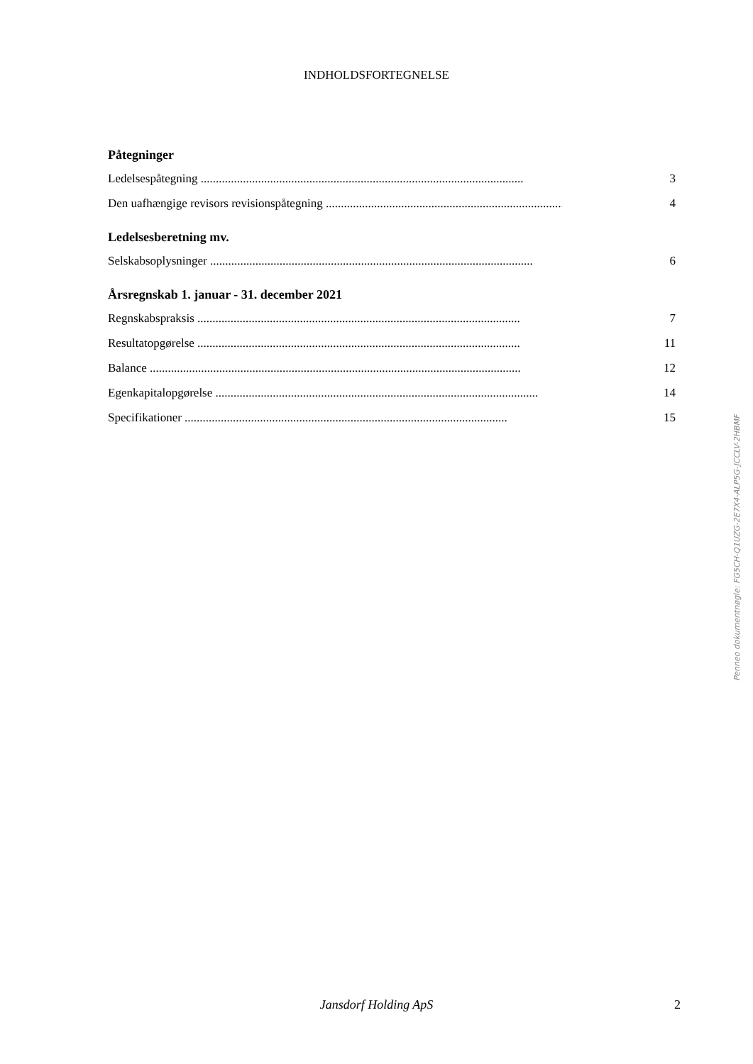INDHOLDSFORTEGNELSE
Påtegninger
Ledelsespåtegning ........................................................................................................... 3
Den uafhængige revisors revisionspåtegning ............................................................................... 4
Ledelsesberetning mv.
Selskabsoplysninger ........................................................................................................... 6
Årsregnskab 1. januar - 31. december 2021
Regnskabspraksis ........................................................................................................... 7
Resultatopgørelse ........................................................................................................... 11
Balance ........................................................................................................................... 12
Egenkapitalopgørelse ........................................................................................................... 14
Specifikationer ........................................................................................................... 15
Penneo dokumentnøgle: FG5CH-Q1UZG-2E7X4-ALP5G-JCCLV-2HBMF
Jansdorf Holding ApS 2